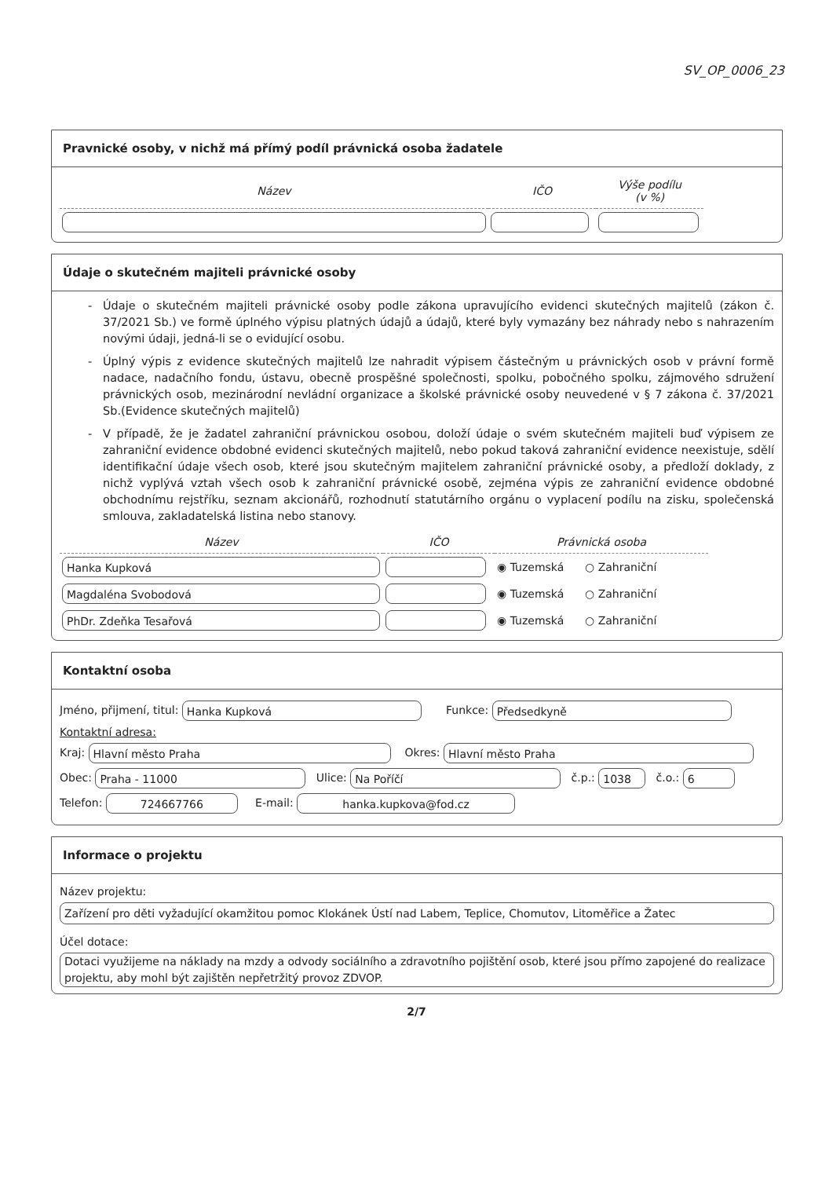SV_OP_0006_23
Pravnické osoby, v nichž má přímý podíl právnická osoba žadatele
| Název | IČO | Výše podílu (v %) |
| --- | --- | --- |
Údaje o skutečném majiteli právnické osoby
Údaje o skutečném majiteli právnické osoby podle zákona upravujícího evidenci skutečných majitelů (zákon č. 37/2021 Sb.) ve formě úplného výpisu platných údajů a údajů, které byly vymazány bez náhrady nebo s nahrazením novými údaji, jedná-li se o evidující osobu.
Úplný výpis z evidence skutečných majitelů lze nahradit výpisem částečným u právnických osob v právní formě nadace, nadačního fondu, ústavu, obecně prospěšné společnosti, spolku, pobočného spolku, zájmového sdružení právnických osob, mezinárodní nevládní organizace a školské právnické osoby neuvedené v § 7 zákona č. 37/2021 Sb.(Evidence skutečných majitelů)
V případě, že je žadatel zahraniční právnickou osobou, doloží údaje o svém skutečném majiteli buď výpisem ze zahraniční evidence obdobné evidenci skutečných majitelů, nebo pokud taková zahraniční evidence neexistuje, sdělí identifikační údaje všech osob, které jsou skutečným majitelem zahraniční právnické osoby, a předloží doklady, z nichž vyplývá vztah všech osob k zahraniční právnické osobě, zejména výpis ze zahraniční evidence obdobné obchodnímu rejstříku, seznam akcionářů, rozhodnutí statutárního orgánu o vyplacení podílu na zisku, společenská smlouva, zakladatelská listina nebo stanovy.
| Název | IČO | Právnická osoba |
| --- | --- | --- |
| Hanka Kupková | | ◉ Tuzemská ○ Zahraniční |
| Magdaléna Svobodová | | ◉ Tuzemská ○ Zahraniční |
| PhDr. Zdeňka Tesařová | | ◉ Tuzemská ○ Zahraniční |
Kontaktní osoba
Jméno, přijmení, titul: Hanka Kupková Funkce: Předsedkyně
Kontaktní adresa:
Kraj: Hlavní město Praha Okres: Hlavní město Praha
Obec: Praha - 11000 Ulice: Na Poříčí č.p.: 1038 č.o.: 6
Telefon: 724667766 E-mail: hanka.kupkova@fod.cz
Informace o projektu
Název projektu:
Zařízení pro děti vyžadující okamžitou pomoc Klokánek Ústí nad Labem, Teplice, Chomutov, Litoměřice a Žatec
Účel dotace:
Dotaci využijeme na náklady na mzdy a odvody sociálního a zdravotního pojištění osob, které jsou přímo zapojené do realizace projektu, aby mohl být zajištěn nepřetržitý provoz ZDVOP.
2/7